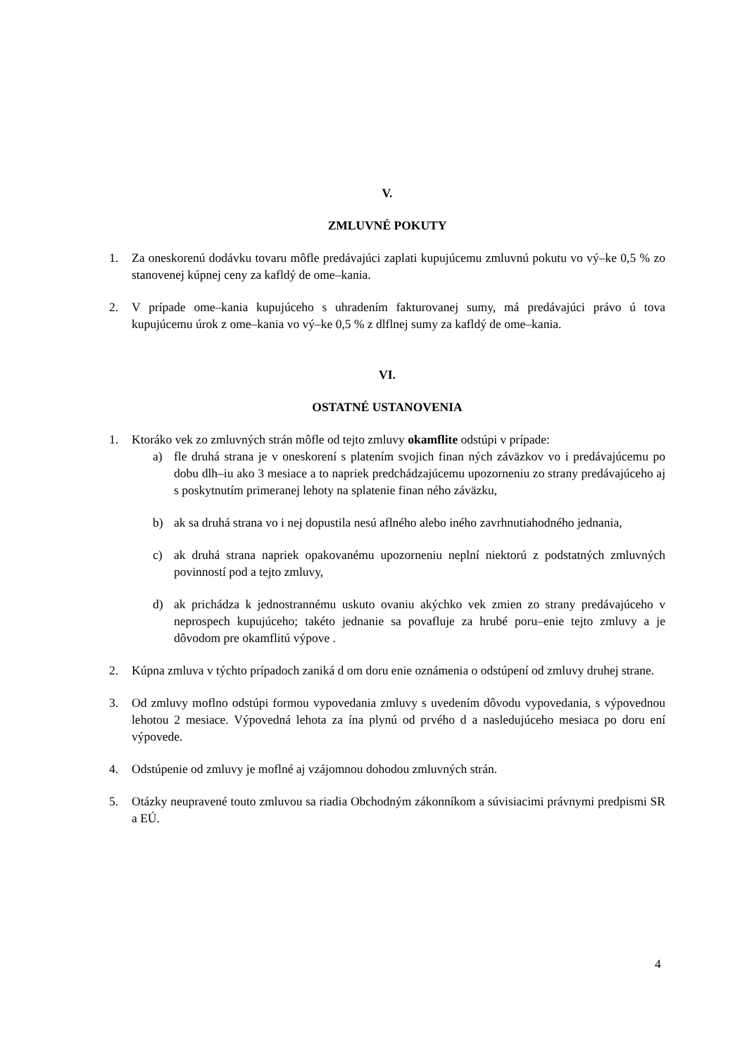V.
ZMLUVNÉ POKUTY
1. Za oneskorenú dodávku tovaru môfle predávajúci zaplati kupujúcemu zmluvnú pokutu vo vý–ke 0,5 % zo stanovenej kúpnej ceny za kafldý de ome–kania.
2. V prípade ome–kania kupujúceho s uhradením fakturovanej sumy, má predávajúci právo ú tova kupujúcemu úrok z ome–kania vo vý–ke 0,5 % z dlflnej sumy za kafldý de ome–kania.
VI.
OSTATNÉ USTANOVENIA
1. Ktoráko vek zo zmluvných strán môfle od tejto zmluvy okamflite odstúpi v prípade:
a) fle druhá strana je v oneskorení s platením svojich finan ných záväzkov vo i predávajúcemu po dobu dlh–iu ako 3 mesiace a to napriek predchádzajúcemu upozorneniu zo strany predávajúceho aj s poskytnutím primeranej lehoty na splatenie finan ného záväzku,
b) ak sa druhá strana vo i nej dopustila nesú aflného alebo iného zavrhnutiahodného jednania,
c) ak druhá strana napriek opakovanému upozorneniu neplní niektorú z podstatných zmluvných povinností pod a tejto zmluvy,
d) ak prichádza k jednostrannému uskuto ovaniu akýchko vek zmien zo strany predávajúceho v neprospech kupujúceho; takéto jednanie sa povafluje za hrubé poru–enie tejto zmluvy a je dôvodom pre okamflitú výpove .
2. Kúpna zmluva v týchto prípadoch zaniká d om doru enie oznámenia o odstúpení od zmluvy druhej strane.
3. Od zmluvy moflno odstúpi formou vypovedania zmluvy s uvedením dôvodu vypovedania, s výpovednou lehotou 2 mesiace. Výpovedná lehota za ína plynú od prvého d a nasledujúceho mesiaca po doru ení výpovede.
4. Odstúpenie od zmluvy je moflné aj vzájomnou dohodou zmluvných strán.
5. Otázky neupravené touto zmluvou sa riadia Obchodným zákonníkom a súvisiacimi právnymi predpismi SR a EÚ.
4